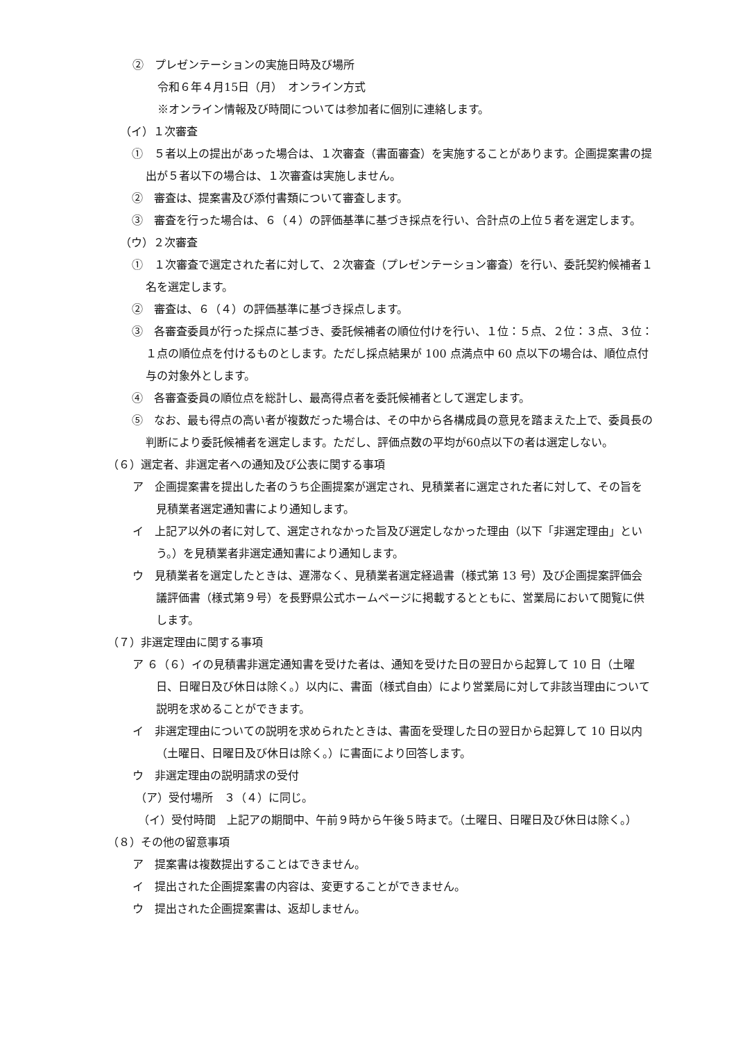②　プレゼンテーションの実施日時及び場所
令和６年４月15日（月）　オンライン方式
※オンライン情報及び時間については参加者に個別に連絡します。
（イ）１次審査
①　５者以上の提出があった場合は、１次審査（書面審査）を実施することがあります。企画提案書の提出が５者以下の場合は、１次審査は実施しません。
②　審査は、提案書及び添付書類について審査します。
③　審査を行った場合は、６（４）の評価基準に基づき採点を行い、合計点の上位５者を選定します。
（ウ）２次審査
①　１次審査で選定された者に対して、２次審査（プレゼンテーション審査）を行い、委託契約候補者１名を選定します。
②　審査は、６（４）の評価基準に基づき採点します。
③　各審査委員が行った採点に基づき、委託候補者の順位付けを行い、１位：５点、２位：３点、３位：１点の順位点を付けるものとします。ただし採点結果が 100 点満点中 60 点以下の場合は、順位点付与の対象外とします。
④　各審査委員の順位点を総計し、最高得点者を委託候補者として選定します。
⑤　なお、最も得点の高い者が複数だった場合は、その中から各構成員の意見を踏まえた上で、委員長の判断により委託候補者を選定します。ただし、評価点数の平均が60点以下の者は選定しない。
（６）選定者、非選定者への通知及び公表に関する事項
ア　企画提案書を提出した者のうち企画提案が選定され、見積業者に選定された者に対して、その旨を見積業者選定通知書により通知します。
イ　上記ア以外の者に対して、選定されなかった旨及び選定しなかった理由（以下「非選定理由」という。）を見積業者非選定通知書により通知します。
ウ　見積業者を選定したときは、遅滞なく、見積業者選定経過書（様式第 13 号）及び企画提案評価会議評価書（様式第９号）を長野県公式ホームページに掲載するとともに、営業局において閲覧に供します。
（７）非選定理由に関する事項
ア ６（６）イの見積書非選定通知書を受けた者は、通知を受けた日の翌日から起算して 10 日（土曜日、日曜日及び休日は除く。）以内に、書面（様式自由）により営業局に対して非該当理由について説明を求めることができます。
イ　非選定理由についての説明を求められたときは、書面を受理した日の翌日から起算して 10 日以内（土曜日、日曜日及び休日は除く。）に書面により回答します。
ウ　非選定理由の説明請求の受付
（ア）受付場所　３（４）に同じ。
（イ）受付時間　上記アの期間中、午前９時から午後５時まで。（土曜日、日曜日及び休日は除く。）
（８）その他の留意事項
ア　提案書は複数提出することはできません。
イ　提出された企画提案書の内容は、変更することができません。
ウ　提出された企画提案書は、返却しません。